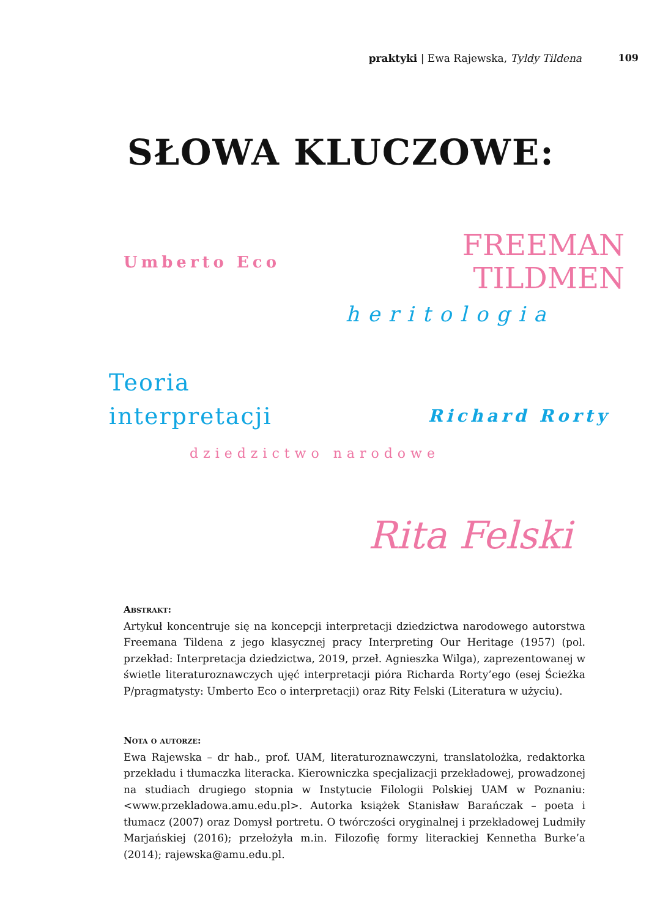praktyki | Ewa Rajewska, Tyldy Tildena 109
SŁOWA KLUCZOWE:
Umberto Eco
FREEMAN
TILDMEN
heritologia
Teoria
interpretacji
Richard Rorty
dziedzictwo narodowe
Rita Felski
Abstrakt:
Artykuł koncentruje się na koncepcji interpretacji dziedzictwa narodowego autorstwa Freemana Tildena z jego klasycznej pracy Interpreting Our Heritage (1957) (pol. przekład: Interpretacja dziedzictwa, 2019, przeł. Agnieszka Wilga), zaprezentowanej w świetle literaturoznawczych ujęć interpretacji pióra Richarda Rorty’ego (esej Ścieżka P/pragmatysty: Umberto Eco o interpretacji) oraz Rity Felski (Literatura w użyciu).
Nota o autorze:
Ewa Rajewska – dr hab., prof. UAM, literaturoznawczyni, translatolożka, redaktorka przekładu i tłumaczka literacka. Kierowniczka specjalizacji przekładowej, prowadzonej na studiach drugiego stopnia w Instytucie Filologii Polskiej UAM w Poznaniu: <www.przekladowa.amu.edu.pl>. Autorka książek Stanisław Barańczak – poeta i tłumacz (2007) oraz Domysł portretu. O twórczości oryginalnej i przekładowej Ludmiły Marjańskiej (2016); przełożyła m.in. Filozofię formy literackiej Kennetha Burke’a (2014); rajewska@amu.edu.pl.